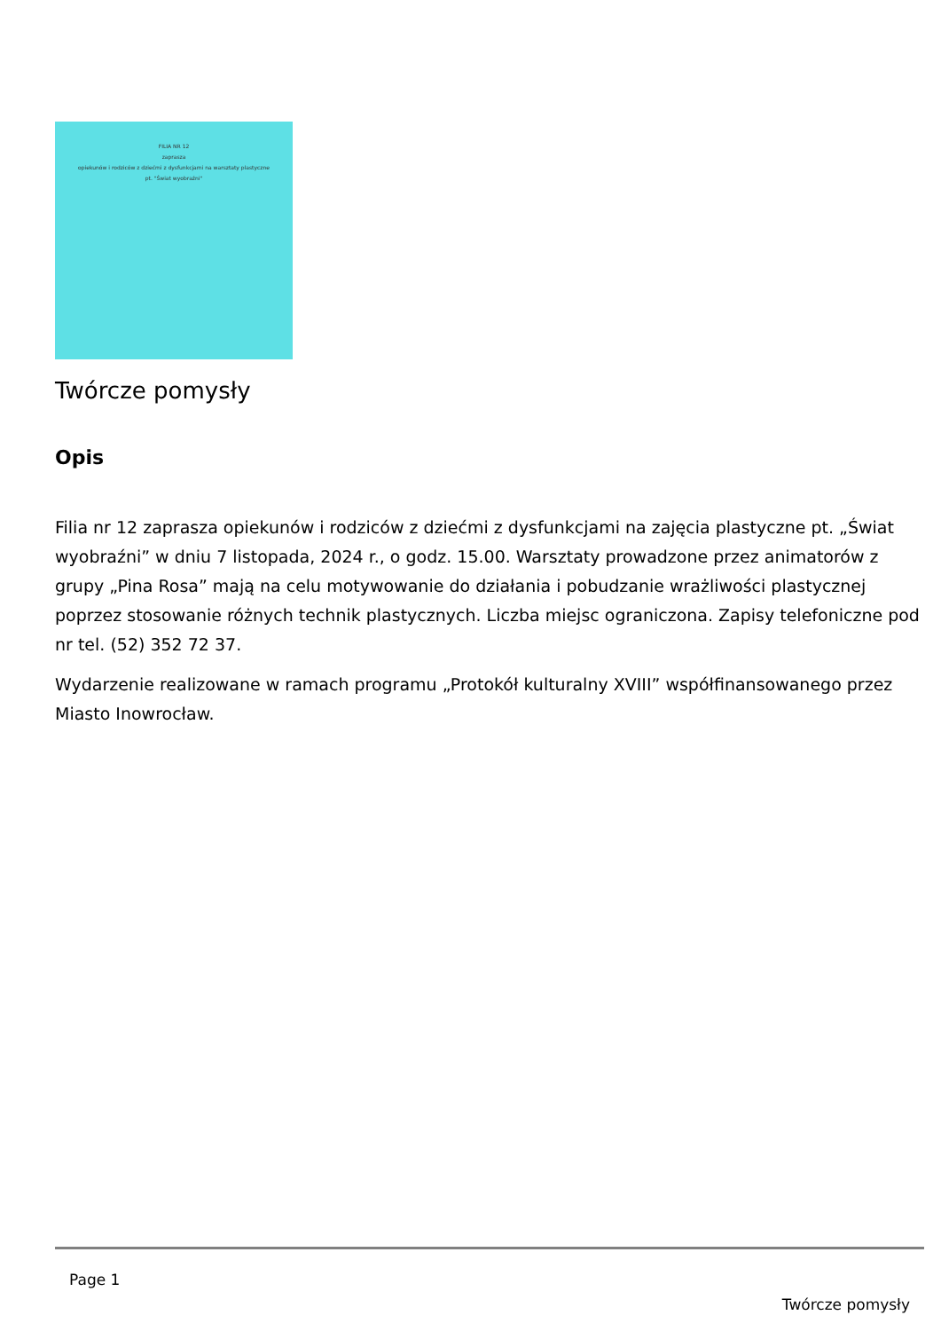FILIA NR 12
zaprasza
opiekunów i rodziców z dziećmi z dysfunkcjami na warsztaty plastyczne
pt. "Świat wyobraźni"
Twórcze pomysły
Opis
Filia nr 12 zaprasza opiekunów i rodziców z dziećmi z dysfunkcjami na zajęcia plastyczne pt. „Świat wyobraźni” w dniu 7 listopada, 2024 r., o godz. 15.00. Warsztaty prowadzone przez animatorów z grupy „Pina Rosa” mają na celu motywowanie do działania i pobudzanie wrażliwości plastycznej poprzez stosowanie różnych technik plastycznych. Liczba miejsc ograniczona. Zapisy telefoniczne pod nr tel. (52) 352 72 37.
Wydarzenie realizowane w ramach programu „Protokół kulturalny XVIII” współfinansowanego przez Miasto Inowrocław.
Page 1
Twórcze pomysły